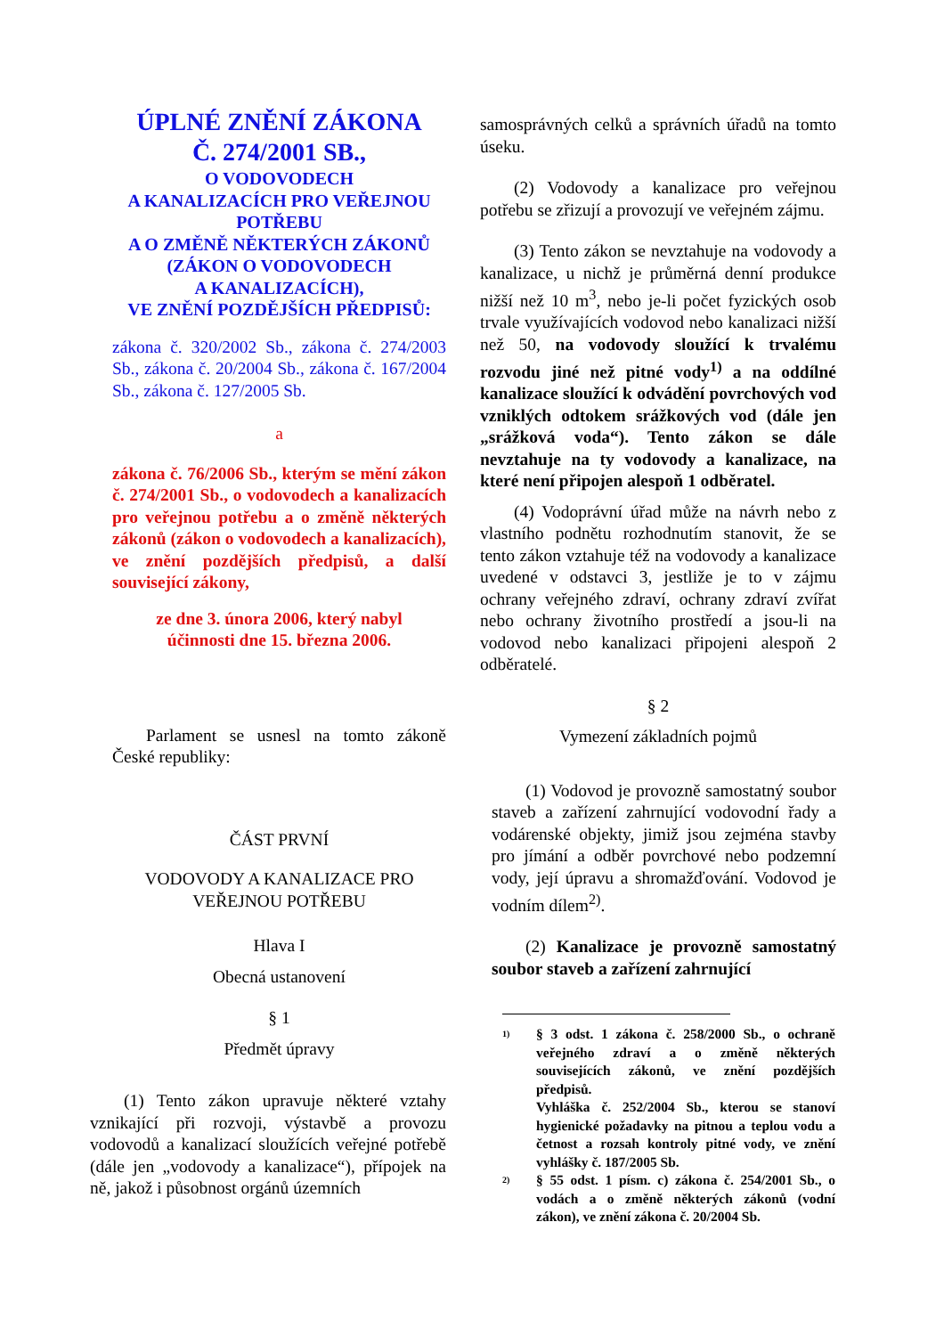ÚPLNÉ ZNĚNÍ ZÁKONA
Č. 274/2001 SB.,
O VODOVODECH
A KANALIZACÍCH PRO VEŘEJNOU POTŘEBU
A O ZMĚNĚ NĚKTERÝCH ZÁKONŮ
(ZÁKON O VODOVODECH
A KANALIZACÍCH),
VE ZNĚNÍ POZDĚJŠÍCH PŘEDPISŮ:
zákona č. 320/2002 Sb., zákona č. 274/2003 Sb., zákona č. 20/2004 Sb., zákona č. 167/2004 Sb., zákona č. 127/2005 Sb.
a
zákona č. 76/2006 Sb., kterým se mění zákon č. 274/2001 Sb., o vodovodech a kanalizacích pro veřejnou potřebu a o změně některých zákonů (zákon o vodovodech a kanalizacích), ve znění pozdějších předpisů, a další související zákony,
ze dne 3. února 2006, který nabyl
účinnosti dne 15. března 2006.
Parlament se usnesl na tomto zákoně České republiky:
ČÁST PRVNÍ
VODOVODY A KANALIZACE PRO
VEŘEJNOU POTŘEBU
Hlava I
Obecná ustanovení
§ 1
Předmět úpravy
(1) Tento zákon upravuje některé vztahy vznikající při rozvoji, výstavbě a provozu vodovodů a kanalizací sloužících veřejné potřebě (dále jen „vodovody a kanalizace“), přípojek na ně, jakož i působnost orgánů územních
samosprávných celků a správních úřadů na tomto úseku.
(2) Vodovody a kanalizace pro veřejnou potřebu se zřizují a provozují ve veřejném zájmu.
(3) Tento zákon se nevztahuje na vodovody a kanalizace, u nichž je průměrná denní produkce nižší než 10 m<sup>3</sup>, nebo je-li počet fyzických osob trvale využívajících vodovod nebo kanalizaci nižší než 50, na vodovody sloužící k trvalému rozvodu jiné než pitné vody<sup>1)</sup> a na oddílné kanalizace sloužící k odvádění povrchových vod vzniklých odtokem srážkových vod (dále jen „srážková voda“). Tento zákon se dále nevztahuje na ty vodovody a kanalizace, na které není připojen alespoň 1 odběratel.
(4) Vodoprávní úřad může na návrh nebo z vlastního podnětu rozhodnutím stanovit, že se tento zákon vztahuje též na vodovody a kanalizace uvedené v odstavci 3, jestliže je to v zájmu ochrany veřejného zdraví, ochrany zdraví zvířat nebo ochrany životního prostředí a jsou-li na vodovod nebo kanalizaci připojeni alespoň 2 odběratelé.
§ 2
Vymezení základních pojmů
(1) Vodovod je provozně samostatný soubor staveb a zařízení zahrnující vodovodní řady a vodárenské objekty, jimiž jsou zejména stavby pro jímání a odběr povrchové nebo podzemní vody, její úpravu a shromažďování. Vodovod je vodním dílem<sup>2)</sup>.
(2) Kanalizace je provozně samostatný soubor staveb a zařízení zahrnující
1)
§ 3 odst. 1 zákona č. 258/2000 Sb., o ochraně veřejného zdraví a o změně některých souvisejících zákonů, ve znění pozdějších předpisů.
Vyhláška č. 252/2004 Sb., kterou se stanoví hygienické požadavky na pitnou a teplou vodu a četnost a rozsah kontroly pitné vody, ve znění vyhlášky č. 187/2005 Sb.
2)
§ 55 odst. 1 písm. c) zákona č. 254/2001 Sb., o vodách a o změně některých zákonů (vodní zákon), ve znění zákona č. 20/2004 Sb.